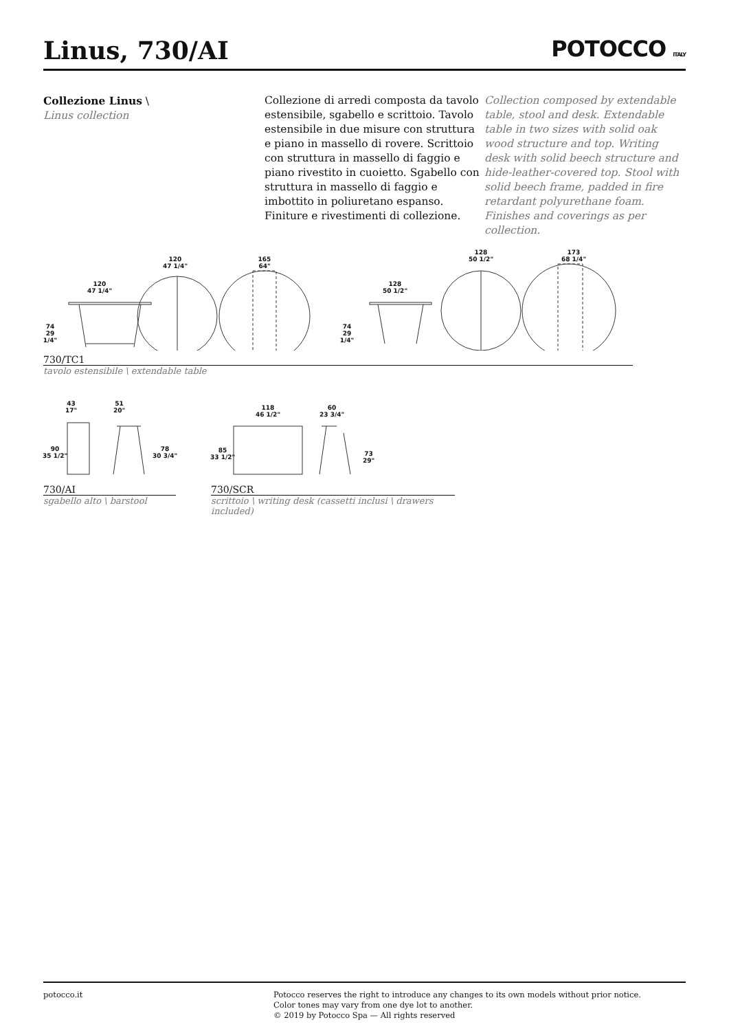Linus, 730/AI POTOCCO ITALY
Collezione Linus \
Linus collection
Collezione di arredi composta da tavolo estensibile, sgabello e scrittoio. Tavolo estensibile in due misure con struttura e piano in massello di rovere. Scrittoio con struttura in massello di faggio e piano rivestito in cuoietto. Sgabello con struttura in massello di faggio e imbottito in poliuretano espanso. Finiture e rivestimenti di collezione.
Collection composed by extendable table, stool and desk. Extendable table in two sizes with solid oak wood structure and top. Writing desk with solid beech structure and hide-leather-covered top. Stool with solid beech frame, padded in fire retardant polyurethane foam. Finishes and coverings as per collection.
120
47 1/4"
165
64"
120
47 1/4"
74
29 1/4"
128
50 1/2"
74
29 1/4"
128
50 1/2"
173
68 1/4"
730/TC1
tavolo estensibile \ extendable table
43
17"
51
20"
90
35 1/2"
78
30 3/4"
118
46 1/2"
60
23 3/4"
85
33 1/2"
73
29"
730/AI
sgabello alto \ barstool
730/SCR
scrittoio \ writing desk (cassetti inclusi \ drawers included)
potocco.it Potocco reserves the right to introduce any changes to its own models without prior notice.
Color tones may vary from one dye lot to another.
© 2019 by Potocco Spa — All rights reserved